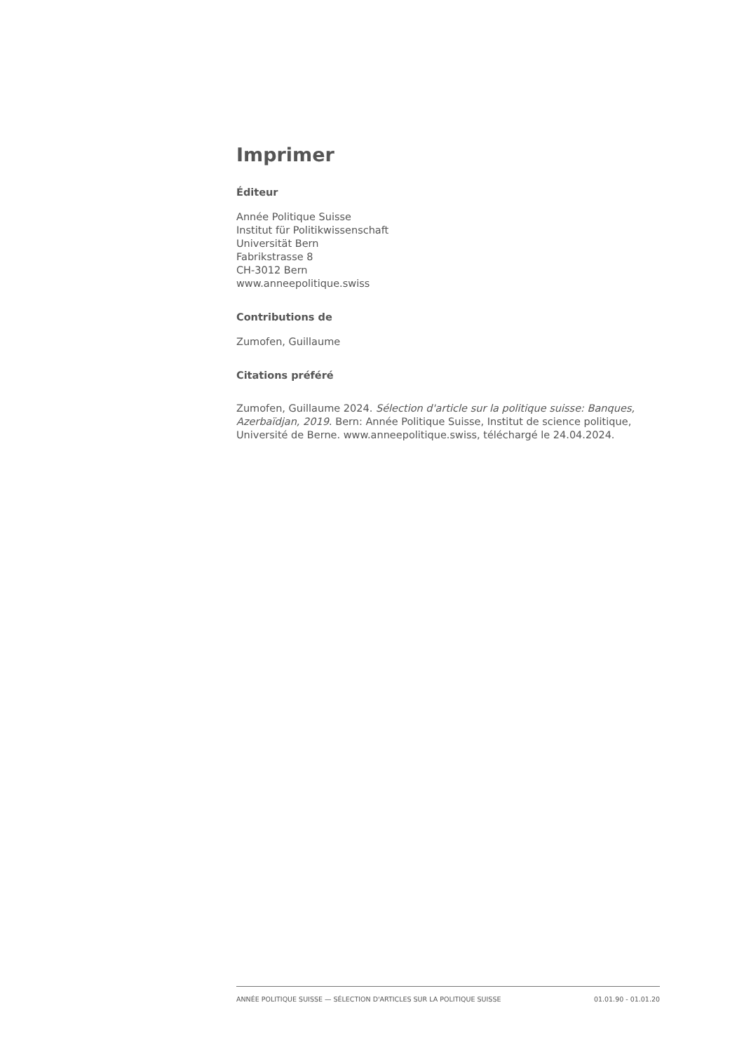Imprimer
Éditeur
Année Politique Suisse
Institut für Politikwissenschaft
Universität Bern
Fabrikstrasse 8
CH-3012 Bern
www.anneepolitique.swiss
Contributions de
Zumofen, Guillaume
Citations préféré
Zumofen, Guillaume 2024. Sélection d'article sur la politique suisse: Banques, Azerbaïdjan, 2019. Bern: Année Politique Suisse, Institut de science politique, Université de Berne. www.anneepolitique.swiss, téléchargé le 24.04.2024.
ANNÉE POLITIQUE SUISSE — SÉLECTION D'ARTICLES SUR LA POLITIQUE SUISSE 01.01.90 - 01.01.20